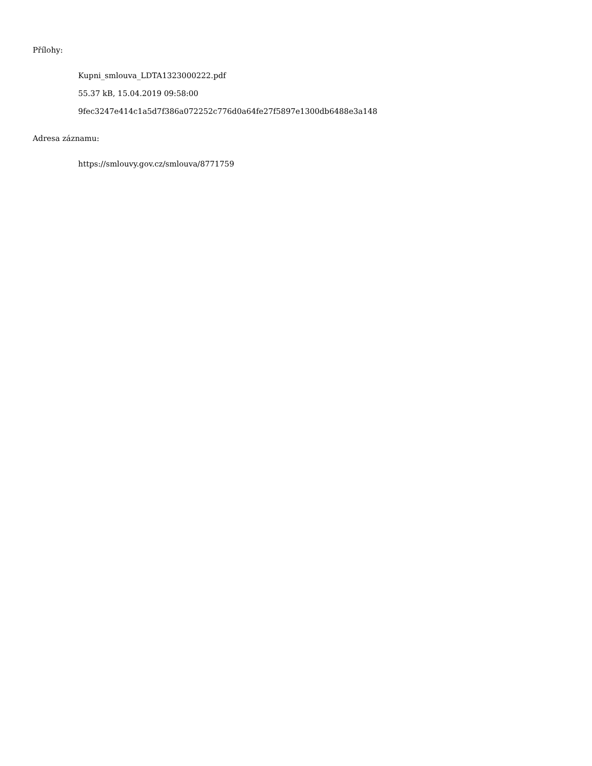Přílohy:
Kupni_smlouva_LDTA1323000222.pdf
55.37 kB, 15.04.2019 09:58:00
9fec3247e414c1a5d7f386a072252c776d0a64fe27f5897e1300db6488e3a148
Adresa záznamu:
https://smlouvy.gov.cz/smlouva/8771759